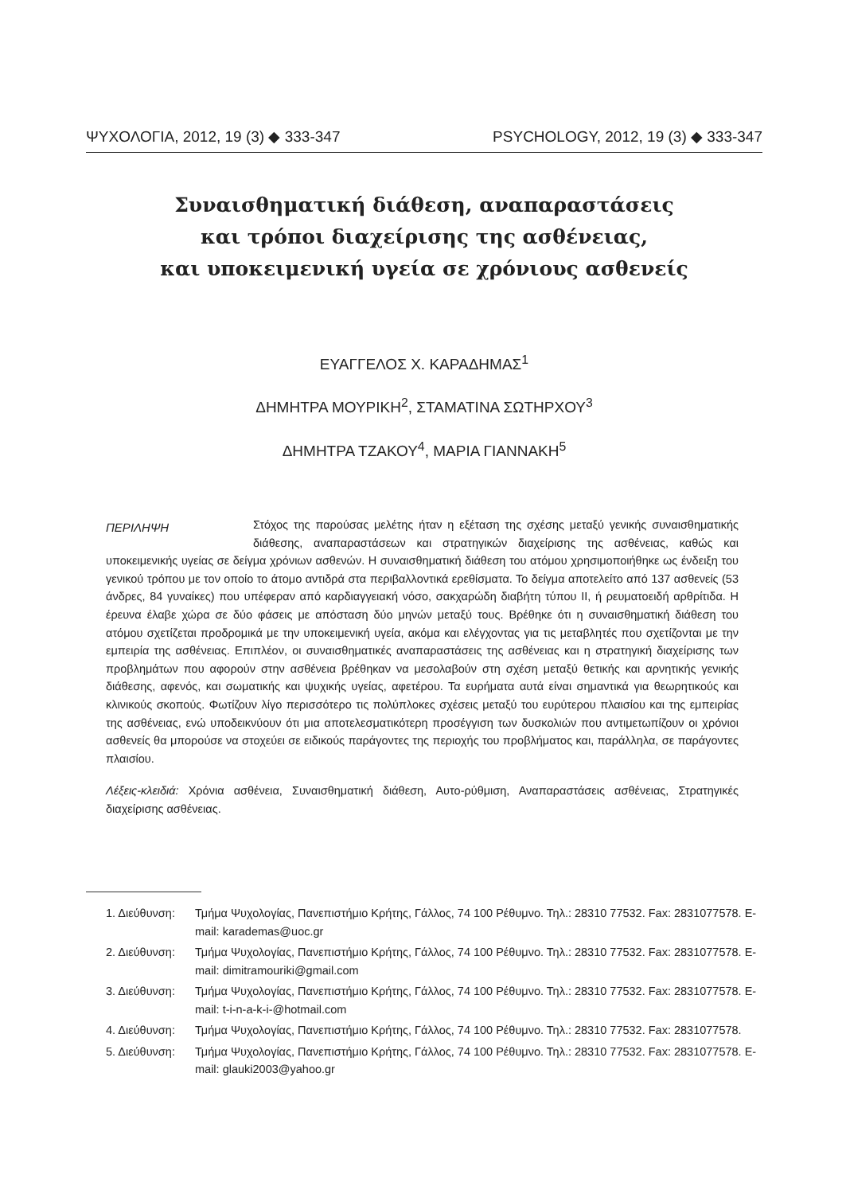ΨΥΧΟΛΟΓΙΑ, 2012, 19 (3) ◆ 333-347 PSYCHOLOGY, 2012, 19 (3) ◆ 333-347
Συναισθηματική διάθεση, αναπαραστάσεις
και τρόποι διαχείρισης της ασθένειας,
και υποκειμενική υγεία σε χρόνιους ασθενείς
ΕΥΑΓΓΕΛΟΣ Χ. ΚΑΡΑΔΗΜΑΣ<sup>1</sup>
ΔΗΜΗΤΡΑ ΜΟΥΡΙΚΗ<sup>2</sup>, ΣΤΑΜΑΤΙΝΑ ΣΩΤΗΡΧΟΥ<sup>3</sup>
ΔΗΜΗΤΡΑ ΤΖΑΚΟΥ<sup>4</sup>, ΜΑΡΙΑ ΓΙΑΝΝΑΚΗ<sup>5</sup>
ΠΕΡΙΛΗΨΗ
Στόχος της παρούσας μελέτης ήταν η εξέταση της σχέσης μεταξύ γενικής συναισθηματικής διάθεσης, αναπαραστάσεων και στρατηγικών διαχείρισης της ασθένειας, καθώς και υποκειμενικής υγείας σε δείγμα χρόνιων ασθενών. Η συναισθηματική διάθεση του ατόμου χρησιμοποιήθηκε ως ένδειξη του γενικού τρόπου με τον οποίο το άτομο αντιδρά στα περιβαλλοντικά ερεθίσματα. Το δείγμα αποτελείτο από 137 ασθενείς (53 άνδρες, 84 γυναίκες) που υπέφεραν από καρδιαγγειακή νόσο, σακχαρώδη διαβήτη τύπου ΙΙ, ή ρευματοειδή αρθρίτιδα. Η έρευνα έλαβε χώρα σε δύο φάσεις με απόσταση δύο μηνών μεταξύ τους. Βρέθηκε ότι η συναισθηματική διάθεση του ατόμου σχετίζεται προδρομικά με την υποκειμενική υγεία, ακόμα και ελέγχοντας για τις μεταβλητές που σχετίζονται με την εμπειρία της ασθένειας. Επιπλέον, οι συναισθηματικές αναπαραστάσεις της ασθένειας και η στρατηγική διαχείρισης των προβλημάτων που αφορούν στην ασθένεια βρέθηκαν να μεσολαβούν στη σχέση μεταξύ θετικής και αρνητικής γενικής διάθεσης, αφενός, και σωματικής και ψυχικής υγείας, αφετέρου. Τα ευρήματα αυτά είναι σημαντικά για θεωρητικούς και κλινικούς σκοπούς. Φωτίζουν λίγο περισσότερο τις πολύπλοκες σχέσεις μεταξύ του ευρύτερου πλαισίου και της εμπειρίας της ασθένειας, ενώ υποδεικνύουν ότι μια αποτελεσματικότερη προσέγγιση των δυσκολιών που αντιμετωπίζουν οι χρόνιοι ασθενείς θα μπορούσε να στοχεύει σε ειδικούς παράγοντες της περιοχής του προβλήματος και, παράλληλα, σε παράγοντες πλαισίου.
Λέξεις-κλειδιά: Χρόνια ασθένεια, Συναισθηματική διάθεση, Αυτο-ρύθμιση, Αναπαραστάσεις ασθένειας, Στρατηγικές διαχείρισης ασθένειας.
1. Διεύθυνση: Τμήμα Ψυχολογίας, Πανεπιστήμιο Κρήτης, Γάλλος, 74 100 Ρέθυμνο. Τηλ.: 28310 77532. Fax: 2831077578. E-mail: karademas@uoc.gr
2. Διεύθυνση: Τμήμα Ψυχολογίας, Πανεπιστήμιο Κρήτης, Γάλλος, 74 100 Ρέθυμνο. Τηλ.: 28310 77532. Fax: 2831077578. E-mail: dimitramouriki@gmail.com
3. Διεύθυνση: Τμήμα Ψυχολογίας, Πανεπιστήμιο Κρήτης, Γάλλος, 74 100 Ρέθυμνο. Τηλ.: 28310 77532. Fax: 2831077578. E-mail: t-i-n-a-k-i-@hotmail.com
4. Διεύθυνση: Τμήμα Ψυχολογίας, Πανεπιστήμιο Κρήτης, Γάλλος, 74 100 Ρέθυμνο. Τηλ.: 28310 77532. Fax: 2831077578.
5. Διεύθυνση: Τμήμα Ψυχολογίας, Πανεπιστήμιο Κρήτης, Γάλλος, 74 100 Ρέθυμνο. Τηλ.: 28310 77532. Fax: 2831077578. E-mail: glauki2003@yahoo.gr